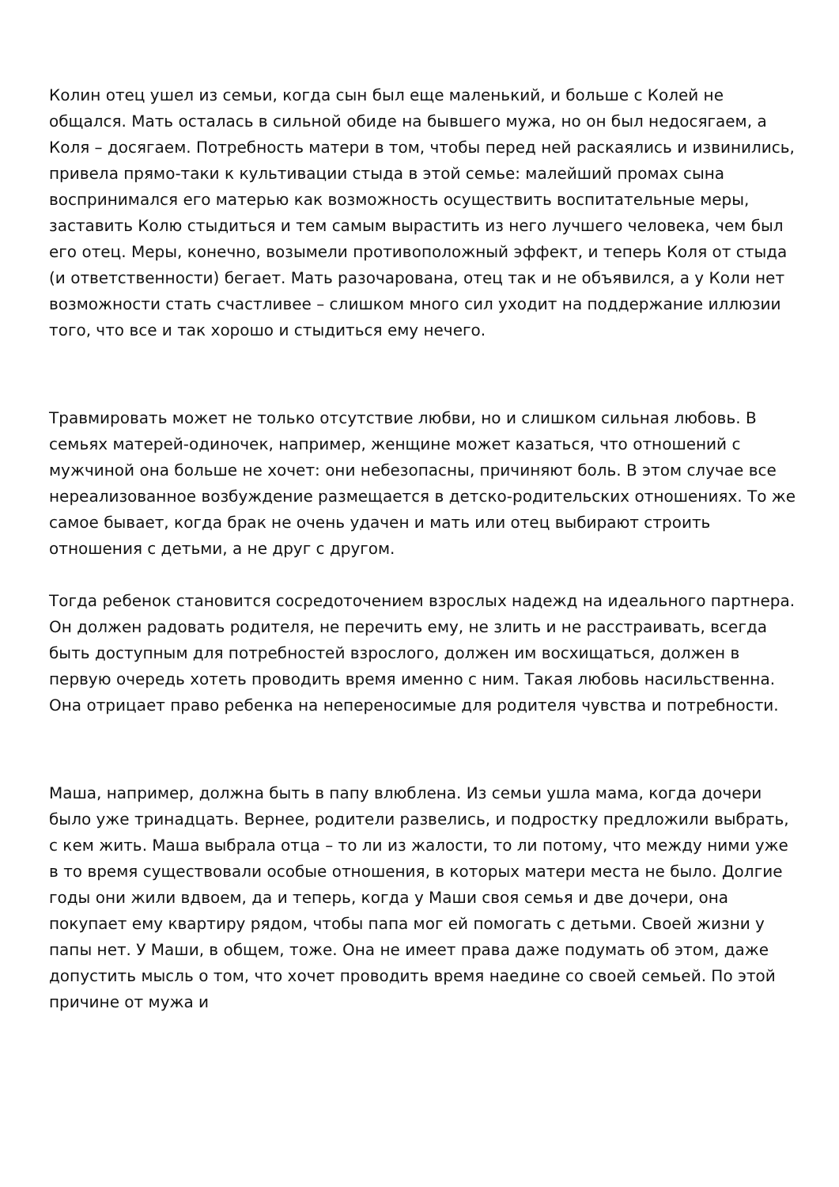Колин отец ушел из семьи, когда сын был еще маленький, и больше с Колей не общался. Мать осталась в сильной обиде на бывшего мужа, но он был недосягаем, а Коля – досягаем. Потребность матери в том, чтобы перед ней раскаялись и извинились, привела прямо-таки к культивации стыда в этой семье: малейший промах сына воспринимался его матерью как возможность осуществить воспитательные меры, заставить Колю стыдиться и тем самым вырастить из него лучшего человека, чем был его отец. Меры, конечно, возымели противоположный эффект, и теперь Коля от стыда (и ответственности) бегает. Мать разочарована, отец так и не объявился, а у Коли нет возможности стать счастливее – слишком много сил уходит на поддержание иллюзии того, что все и так хорошо и стыдиться ему нечего.
Травмировать может не только отсутствие любви, но и слишком сильная любовь. В семьях матерей-одиночек, например, женщине может казаться, что отношений с мужчиной она больше не хочет: они небезопасны, причиняют боль. В этом случае все нереализованное возбуждение размещается в детско-родительских отношениях. То же самое бывает, когда брак не очень удачен и мать или отец выбирают строить отношения с детьми, а не друг с другом.
Тогда ребенок становится сосредоточением взрослых надежд на идеального партнера. Он должен радовать родителя, не перечить ему, не злить и не расстраивать, всегда быть доступным для потребностей взрослого, должен им восхищаться, должен в первую очередь хотеть проводить время именно с ним. Такая любовь насильственна. Она отрицает право ребенка на непереносимые для родителя чувства и потребности.
Маша, например, должна быть в папу влюблена. Из семьи ушла мама, когда дочери было уже тринадцать. Вернее, родители развелись, и подростку предложили выбрать, с кем жить. Маша выбрала отца – то ли из жалости, то ли потому, что между ними уже в то время существовали особые отношения, в которых матери места не было. Долгие годы они жили вдвоем, да и теперь, когда у Маши своя семья и две дочери, она покупает ему квартиру рядом, чтобы папа мог ей помогать с детьми. Своей жизни у папы нет. У Маши, в общем, тоже. Она не имеет права даже подумать об этом, даже допустить мысль о том, что хочет проводить время наедине со своей семьей. По этой причине от мужа и